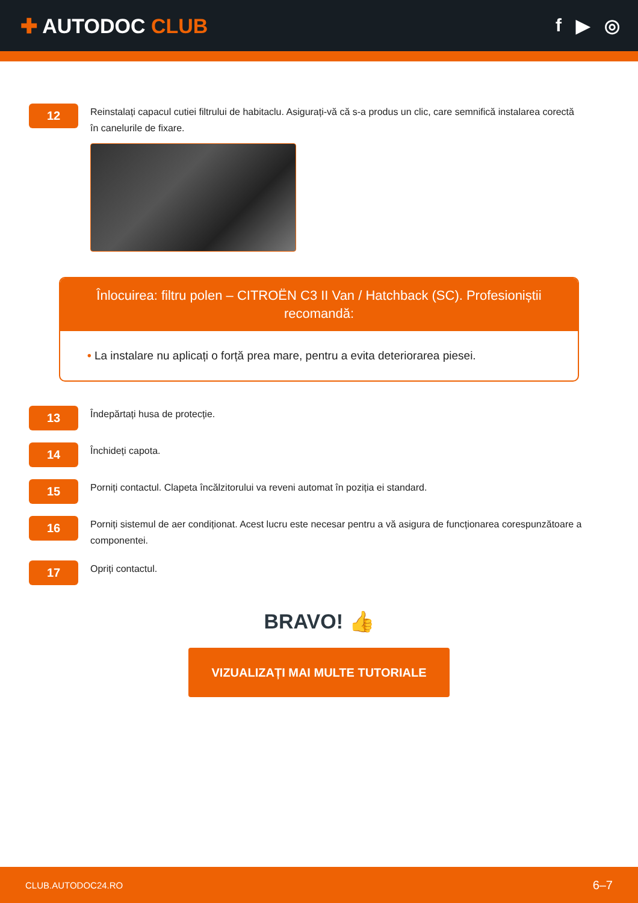✚ AUTODOC CLUB f ▶ ◎
12
Reinstalați capacul cutiei filtrului de habitaclu. Asigurați-vă că s-a produs un clic, care semnifică instalarea corectă în canelurile de fixare.
Înlocuirea: filtru polen – CITROËN C3 II Van / Hatchback (SC). Profesioniștii recomandă:
• La instalare nu aplicați o forță prea mare, pentru a evita deteriorarea piesei.
13
Îndepărtați husa de protecție.
14
Închideți capota.
15
Porniți contactul. Clapeta încălzitorului va reveni automat în poziția ei standard.
16
Porniți sistemul de aer condiționat. Acest lucru este necesar pentru a vă asigura de funcționarea corespunzătoare a componentei.
17
Opriți contactul.
BRAVO! 👍
VIZUALIZAȚI MAI MULTE TUTORIALE
CLUB.AUTODOC24.RO 6–7